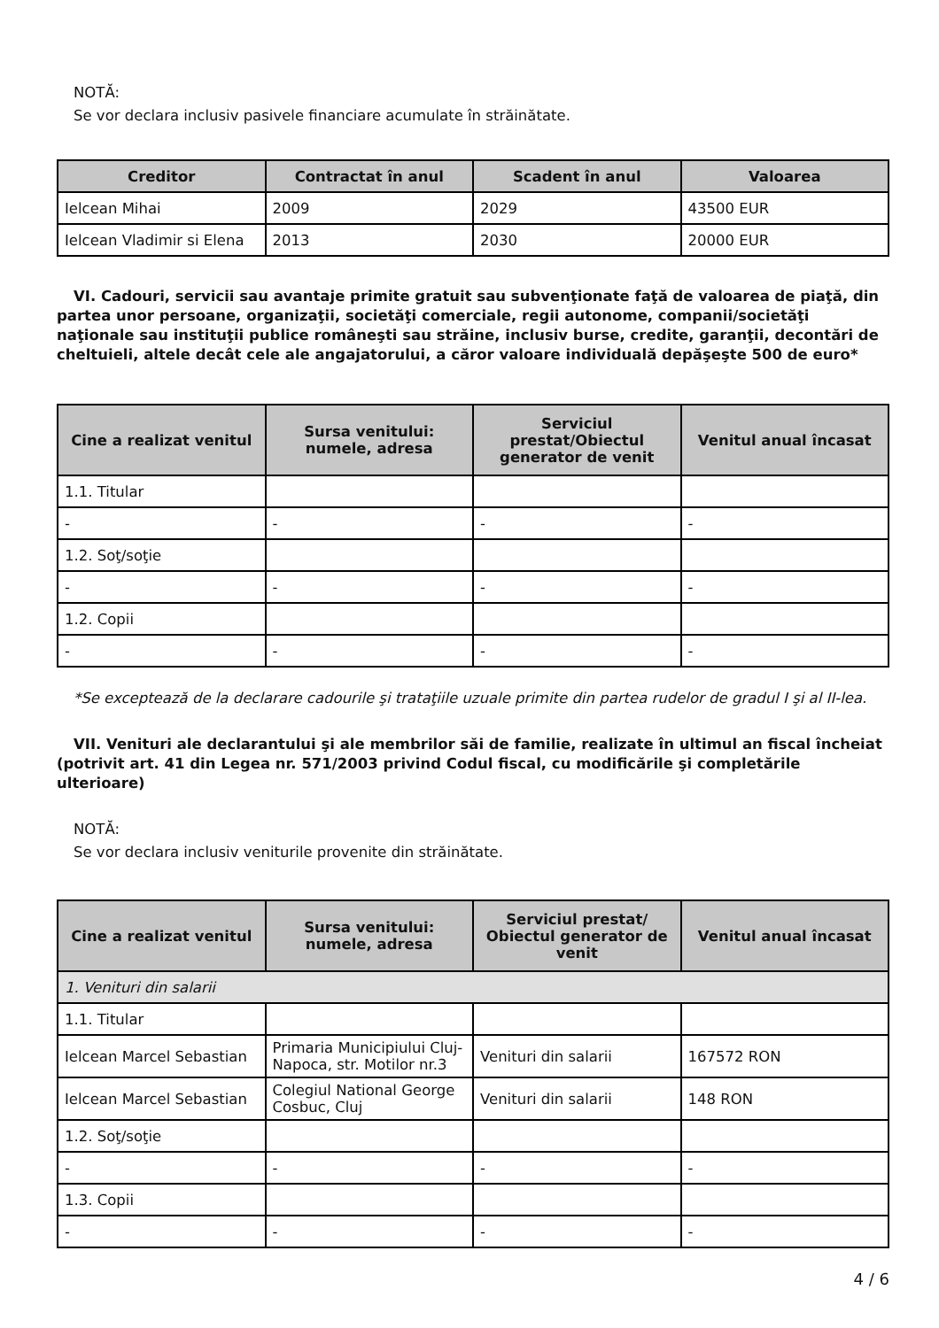NOTĂ:
Se vor declara inclusiv pasivele financiare acumulate în străinătate.
| Creditor | Contractat în anul | Scadent în anul | Valoarea |
| --- | --- | --- | --- |
| Ielcean Mihai | 2009 | 2029 | 43500 EUR |
| Ielcean Vladimir si Elena | 2013 | 2030 | 20000 EUR |
VI. Cadouri, servicii sau avantaje primite gratuit sau subvenţionate faţă de valoarea de piaţă, din partea unor persoane, organizaţii, societăţi comerciale, regii autonome, companii/societăţi naţionale sau instituţii publice româneşti sau străine, inclusiv burse, credite, garanţii, decontări de cheltuieli, altele decât cele ale angajatorului, a căror valoare individuală depăşeşte 500 de euro*
| Cine a realizat venitul | Sursa venitului: numele, adresa | Serviciul prestat/Obiectul generator de venit | Venitul anual încasat |
| --- | --- | --- | --- |
| 1.1. Titular | | | |
| - | - | - | - |
| 1.2. Soţ/soţie | | | |
| - | - | - | - |
| 1.2. Copii | | | |
| - | - | - | - |
*Se exceptează de la declarare cadourile şi trataţiile uzuale primite din partea rudelor de gradul I şi al II-lea.
VII. Venituri ale declarantului şi ale membrilor săi de familie, realizate în ultimul an fiscal încheiat (potrivit art. 41 din Legea nr. 571/2003 privind Codul fiscal, cu modificările şi completările ulterioare)
NOTĂ:
Se vor declara inclusiv veniturile provenite din străinătate.
| Cine a realizat venitul | Sursa venitului: numele, adresa | Serviciul prestat/ Obiectul generator de venit | Venitul anual încasat |
| --- | --- | --- | --- |
| 1. Venituri din salarii | | | |
| 1.1. Titular | | | |
| Ielcean Marcel Sebastian | Primaria Municipiului Cluj-Napoca, str. Motilor nr.3 | Venituri din salarii | 167572 RON |
| Ielcean Marcel Sebastian | Colegiul National George Cosbuc, Cluj | Venituri din salarii | 148 RON |
| 1.2. Soţ/soţie | | | |
| - | - | - | - |
| 1.3. Copii | | | |
| - | - | - | - |
4 / 6